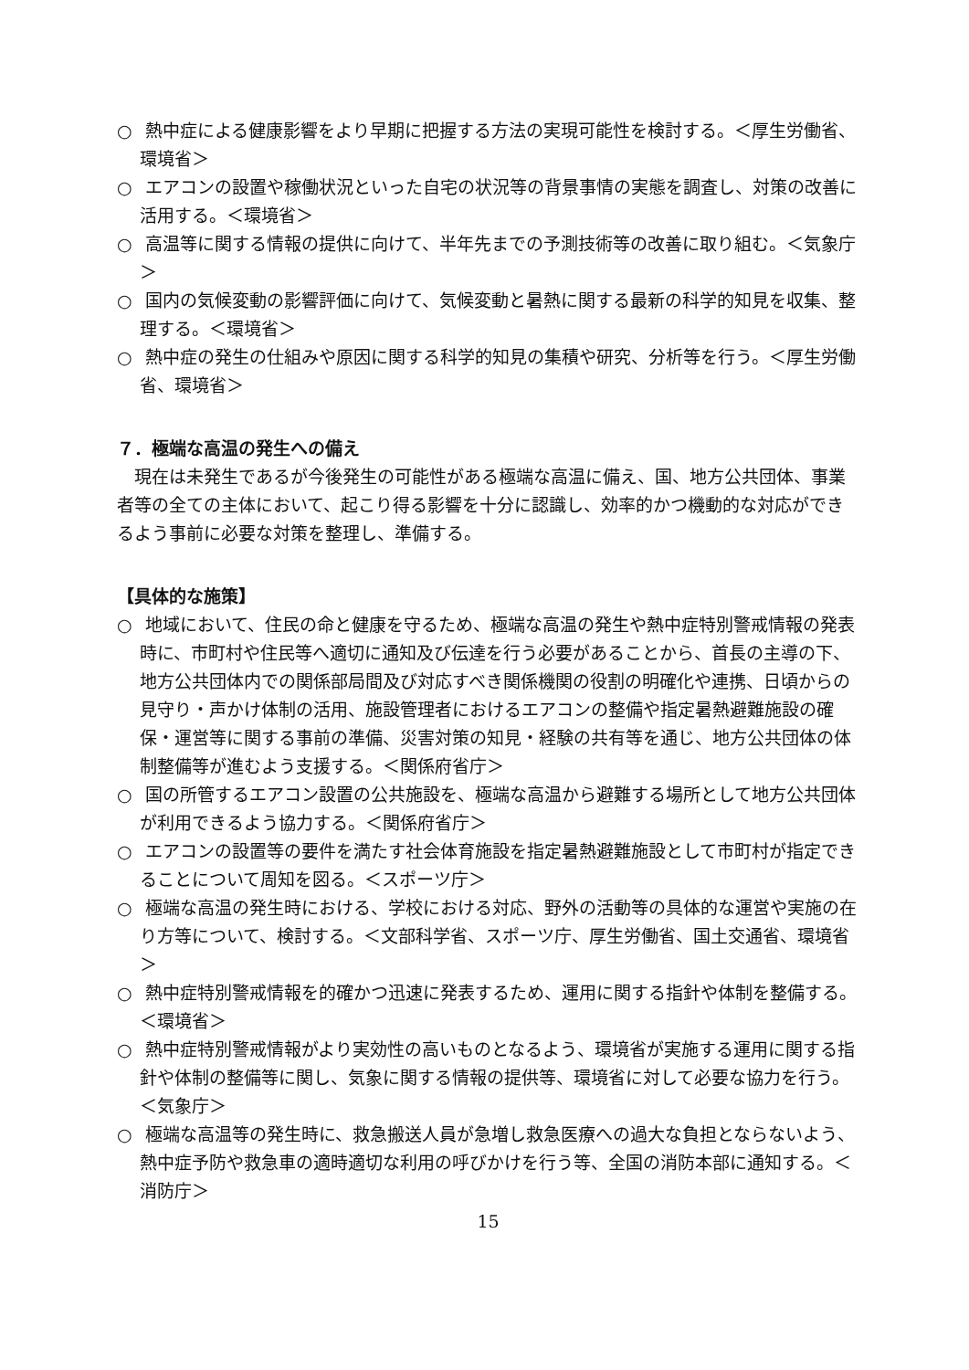○ 熱中症による健康影響をより早期に把握する方法の実現可能性を検討する。＜厚生労働省、環境省＞
○ エアコンの設置や稼働状況といった自宅の状況等の背景事情の実態を調査し、対策の改善に活用する。＜環境省＞
○ 高温等に関する情報の提供に向けて、半年先までの予測技術等の改善に取り組む。＜気象庁＞
○ 国内の気候変動の影響評価に向けて、気候変動と暑熱に関する最新の科学的知見を収集、整理する。＜環境省＞
○ 熱中症の発生の仕組みや原因に関する科学的知見の集積や研究、分析等を行う。＜厚生労働省、環境省＞
７．極端な高温の発生への備え
現在は未発生であるが今後発生の可能性がある極端な高温に備え、国、地方公共団体、事業者等の全ての主体において、起こり得る影響を十分に認識し、効率的かつ機動的な対応ができるよう事前に必要な対策を整理し、準備する。
【具体的な施策】
○ 地域において、住民の命と健康を守るため、極端な高温の発生や熱中症特別警戒情報の発表時に、市町村や住民等へ適切に通知及び伝達を行う必要があることから、首長の主導の下、地方公共団体内での関係部局間及び対応すべき関係機関の役割の明確化や連携、日頃からの見守り・声かけ体制の活用、施設管理者におけるエアコンの整備や指定暑熱避難施設の確保・運営等に関する事前の準備、災害対策の知見・経験の共有等を通じ、地方公共団体の体制整備等が進むよう支援する。＜関係府省庁＞
○ 国の所管するエアコン設置の公共施設を、極端な高温から避難する場所として地方公共団体が利用できるよう協力する。＜関係府省庁＞
○ エアコンの設置等の要件を満たす社会体育施設を指定暑熱避難施設として市町村が指定できることについて周知を図る。＜スポーツ庁＞
○ 極端な高温の発生時における、学校における対応、野外の活動等の具体的な運営や実施の在り方等について、検討する。＜文部科学省、スポーツ庁、厚生労働省、国土交通省、環境省＞
○ 熱中症特別警戒情報を的確かつ迅速に発表するため、運用に関する指針や体制を整備する。＜環境省＞
○ 熱中症特別警戒情報がより実効性の高いものとなるよう、環境省が実施する運用に関する指針や体制の整備等に関し、気象に関する情報の提供等、環境省に対して必要な協力を行う。＜気象庁＞
○ 極端な高温等の発生時に、救急搬送人員が急増し救急医療への過大な負担とならないよう、熱中症予防や救急車の適時適切な利用の呼びかけを行う等、全国の消防本部に通知する。＜消防庁＞
15